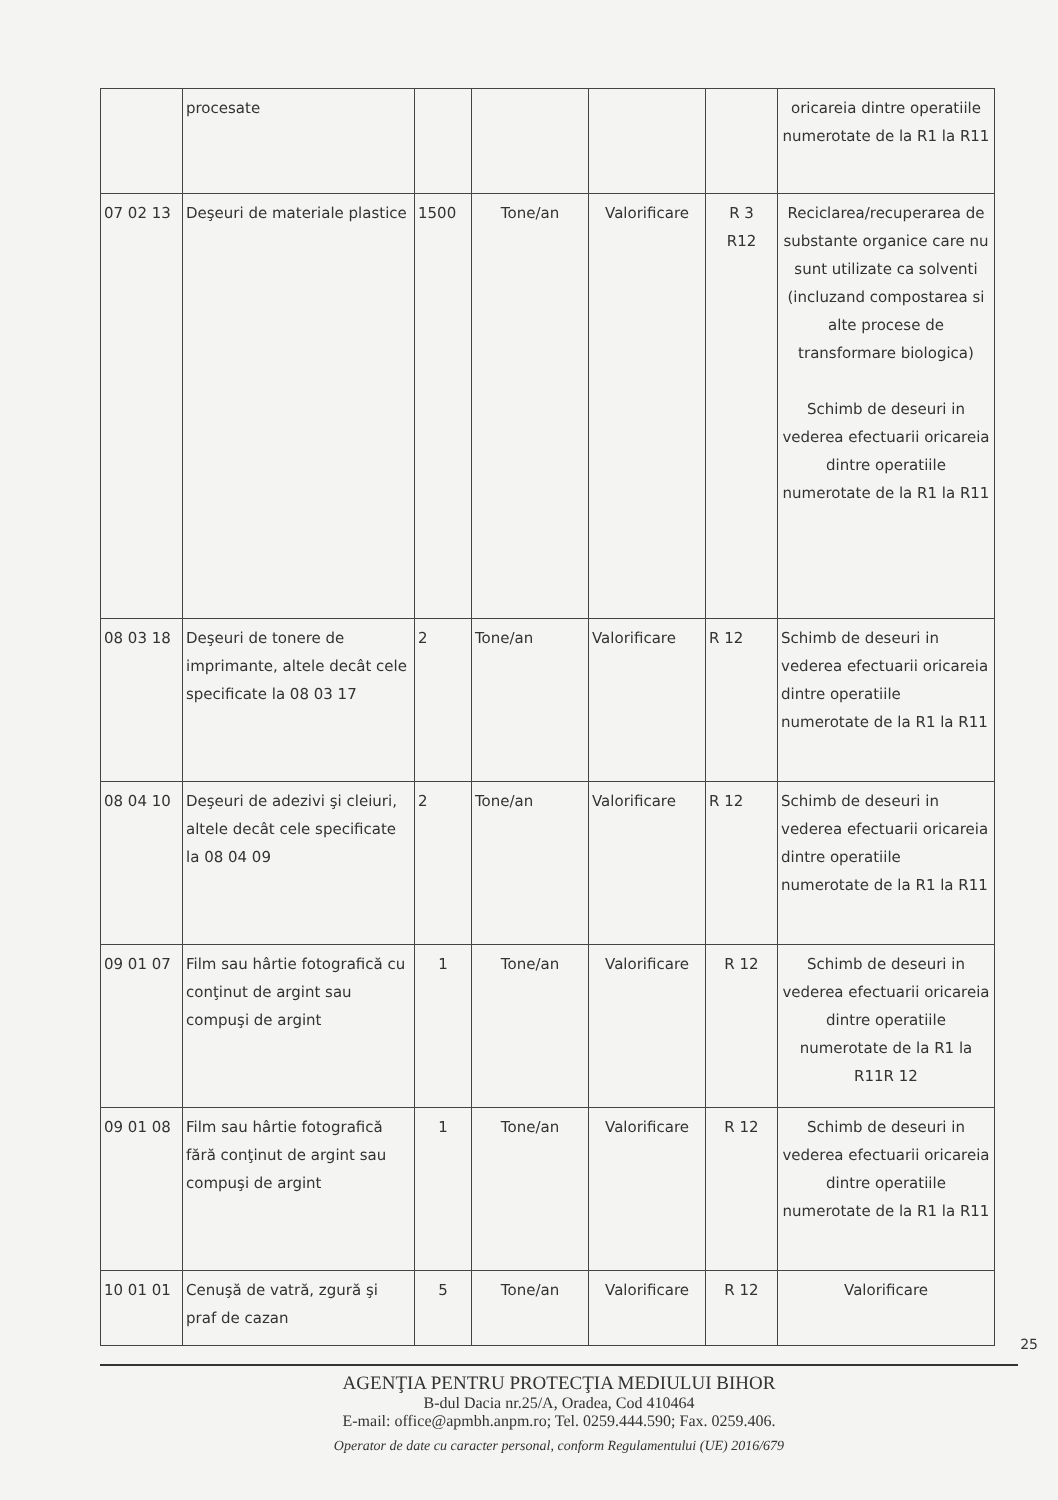| | procesate | | | | | oricareia dintre operatiile numerotate de la R1 la R11 |
| 07 02 13 | Deşeuri de materiale plastice | 1500 | Tone/an | Valorificare | R 3 R12 | Reciclarea/recuperarea de substante organice care nu sunt utilizate ca solventi (incluzand compostarea si alte procese de transformare biologica) Schimb de deseuri in vederea efectuarii oricareia dintre operatiile numerotate de la R1 la R11 |
| 08 03 18 | Deşeuri de tonere de imprimante, altele decât cele specificate la 08 03 17 | 2 | Tone/an | Valorificare | R 12 | Schimb de deseuri in vederea efectuarii oricareia dintre operatiile numerotate de la R1 la R11 |
| 08 04 10 | Deşeuri de adezivi şi cleiuri, altele decât cele specificate la 08 04 09 | 2 | Tone/an | Valorificare | R 12 | Schimb de deseuri in vederea efectuarii oricareia dintre operatiile numerotate de la R1 la R11 |
| 09 01 07 | Film sau hârtie fotografică cu conţinut de argint sau compuşi de argint | 1 | Tone/an | Valorificare | R 12 | Schimb de deseuri in vederea efectuarii oricareia dintre operatiile numerotate de la R1 la R11R 12 |
| 09 01 08 | Film sau hârtie fotografică fără conţinut de argint sau compuşi de argint | 1 | Tone/an | Valorificare | R 12 | Schimb de deseuri in vederea efectuarii oricareia dintre operatiile numerotate de la R1 la R11 |
| 10 01 01 | Cenuşă de vatră, zgură şi praf de cazan | 5 | Tone/an | Valorificare | R 12 | Valorificare |
25
AGENŢIA PENTRU PROTECŢIA MEDIULUI BIHOR
B-dul Dacia nr.25/A, Oradea, Cod 410464
E-mail: office@apmbh.anpm.ro; Tel. 0259.444.590; Fax. 0259.406.
Operator de date cu caracter personal, conform Regulamentului (UE) 2016/679